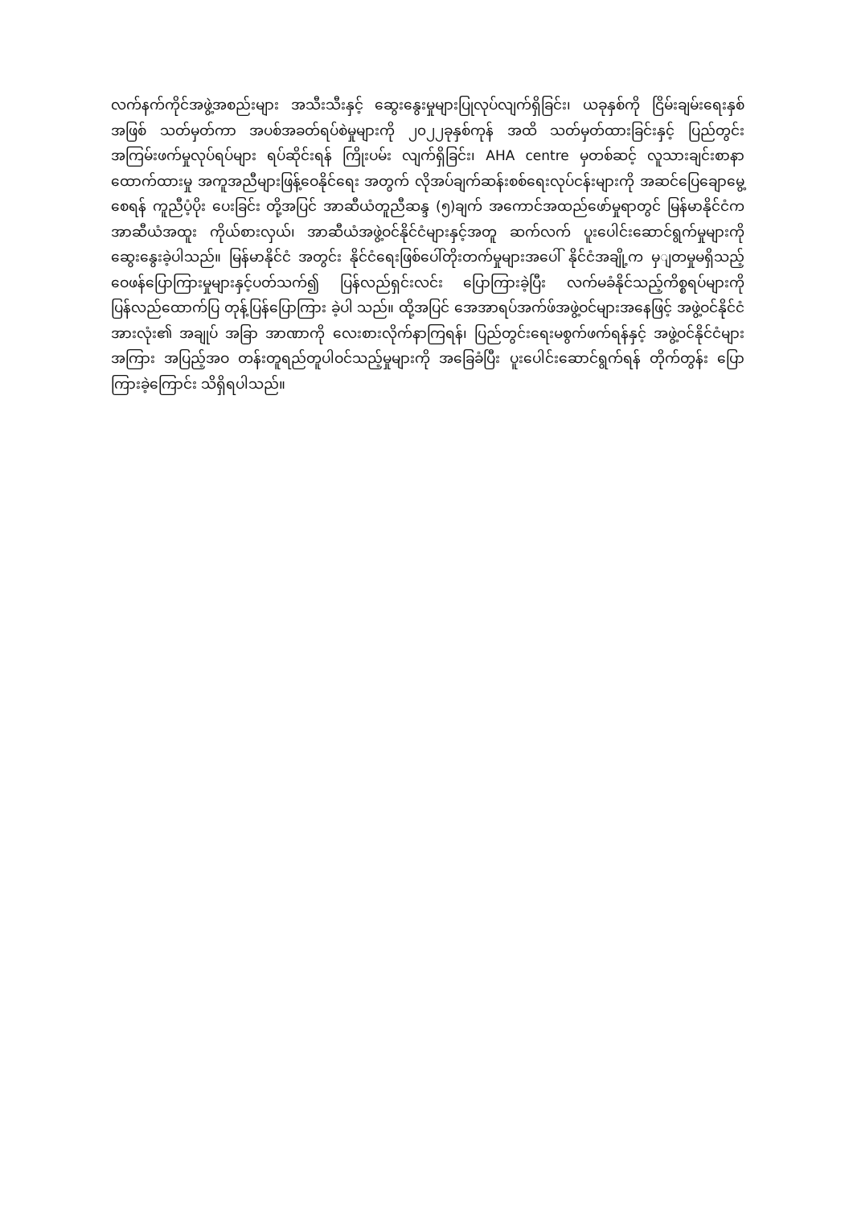လက်နက်ကိုင်အဖွဲ့အစည်းများ အသီးသီးနှင့် ဆွေးနွေးမှုများပြုလုပ်လျက်ရှိခြင်း၊ ယခုနှစ်ကို ငြိမ်းချမ်းရေးနှစ်အဖြစ် သတ်မှတ်ကာ အပစ်အခတ်ရပ်စဲမှုများကို ၂၀၂၂ခုနှစ်ကုန် အထိ သတ်မှတ်ထားခြင်းနှင့် ပြည်တွင်း အကြမ်းဖက်မှုလုပ်ရပ်များ ရပ်ဆိုင်းရန် ကြိုးပမ်း လျက်ရှိခြင်း၊ AHA centre မှတစ်ဆင့် လူသားချင်းစာနာထောက်ထားမှု အကူအညီများဖြန့်ဝေနိုင်ရေး အတွက် လိုအပ်ချက်ဆန်းစစ်ရေးလုပ်ငန်းများကို အဆင်ပြေချောမွေ့စေရန် ကူညီပံ့ပိုး ပေးခြင်း တို့အပြင် အာဆီယံတူညီဆန္ဒ (၅)ချက် အကောင်အထည်ဖော်မှုရာတွင် မြန်မာနိုင်ငံက အာဆီယံအထူး ကိုယ်စားလှယ်၊ အာဆီယံအဖွဲ့ဝင်နိုင်ငံများနှင့်အတူ ဆက်လက် ပူးပေါင်းဆောင်ရွက်မှုများကို ဆွေးနွေးခဲ့ပါသည်။ မြန်မာနိုင်ငံ အတွင်း နိုင်ငံရေးဖြစ်ပေါ်တိုးတက်မှုများအပေါ် နိုင်ငံအချို့က မှျတမှုမရှိသည့် ဝေဖန်ပြောကြားမှုများနှင့်ပတ်သက်၍ ပြန်လည်ရှင်းလင်း ပြောကြားခဲ့ပြီး လက်မခံနိုင်သည့်ကိစ္စရပ်များကို ပြန်လည်ထောက်ပြ တုန့်ပြန်ပြောကြား ခဲ့ပါ သည်။ ထို့အပြင် အေအာရပ်အက်ဖ်အဖွဲ့ဝင်များအနေဖြင့် အဖွဲ့ဝင်နိုင်ငံအားလုံး၏ အချုပ် အခြာ အာဏာကို လေးစားလိုက်နာကြရန်၊ ပြည်တွင်းရေးမစွက်ဖက်ရန်နှင့် အဖွဲ့ဝင်နိုင်ငံများ အကြား အပြည့်အဝ တန်းတူရည်တူပါဝင်သည့်မှုများကို အခြေခံပြီး ပူးပေါင်းဆောင်ရွက်ရန် တိုက်တွန်း ပြောကြားခဲ့ကြောင်း သိရှိရပါသည်။